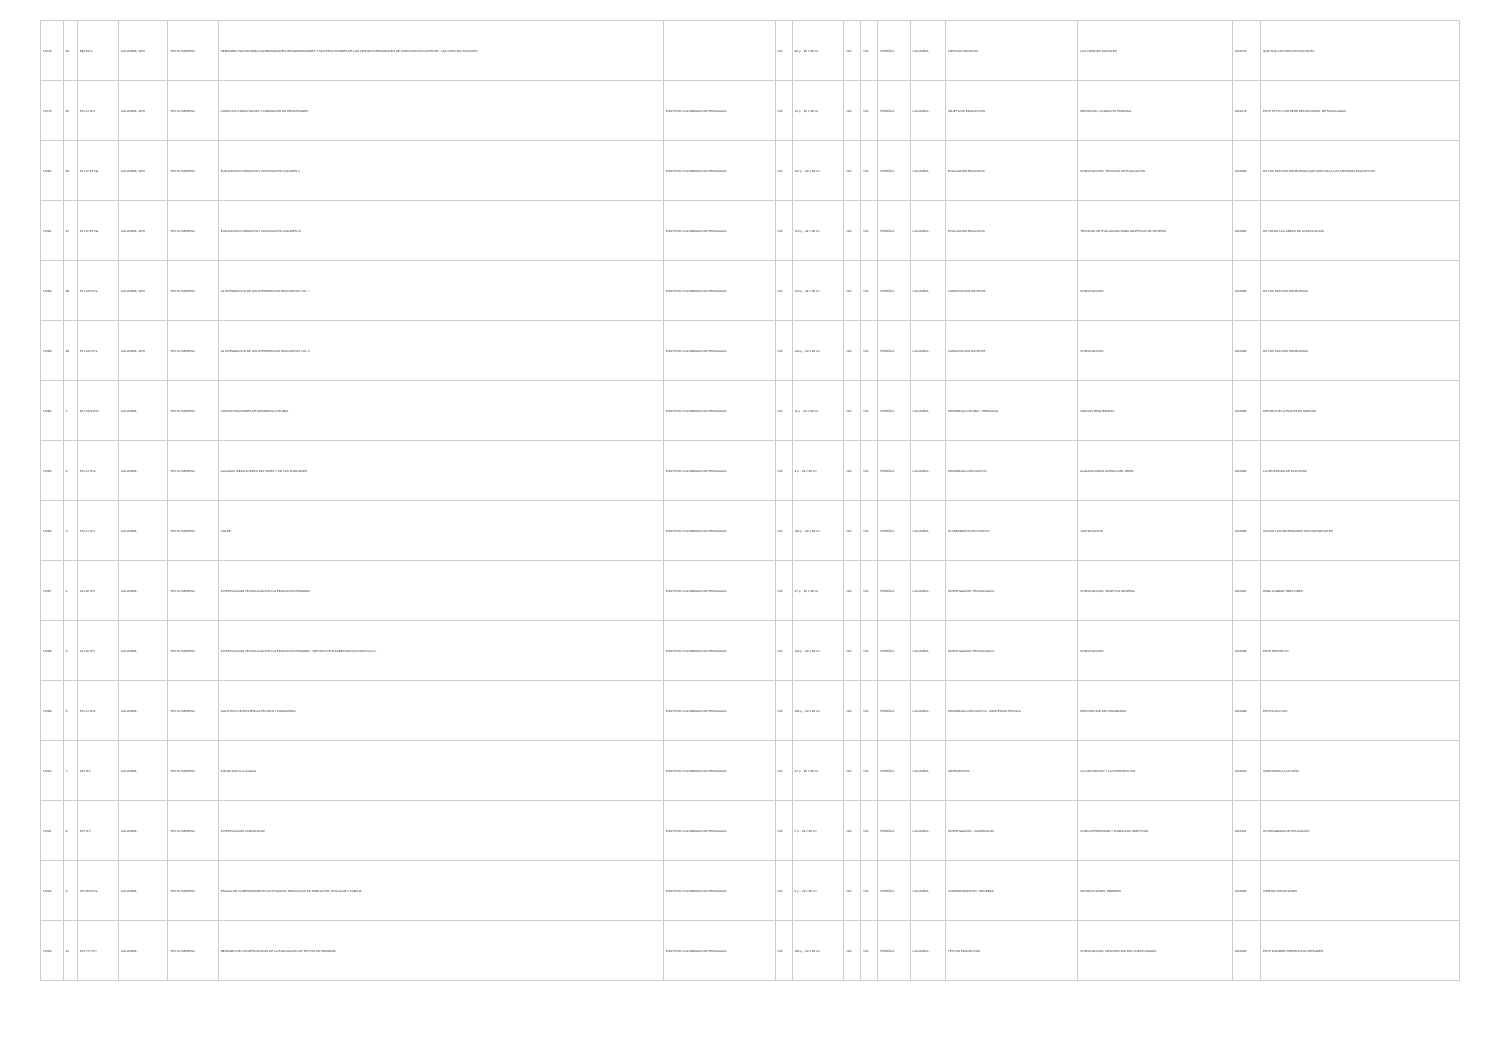| 15578 | 24 | 399 E17s | COLOMBIA, 1976 | TEXTO IMPRESO | SEMINARIO TALLER PARA COORDINADORES, PROGRAMADORES Y MULTIPLICADORES DE LOS CENTROS REGIONALES DE CAPACITACIÓN DOCENTE - LAS CIENCIAS SOCIALES | | N/A | 39 p. ; 22 x 28 cm | N/A | N/A | ESPAÑOL | COLOMBIA | CIENCIAS SOCIALES | LAS CIENCIAS SOCIALES | 0001578 | QUÉ SON LAS CIENCIAS SOCIALES |
| 15579 | 25 | 370.11 I57c | COLOMBIA, 1976 | TEXTO IMPRESO | CURSO DE CAPACITACIÓN Y FORMACIÓN DE PROFESORES | INSTITUTO COLOMBIANO DE PEDAGOGÍA | N/A | 12 p. ; 22 x 28 cm | N/A | N/A | ESPAÑOL | COLOMBIA | OBJETIVOS EDUCATIVOS | DEFINICIÓN, CONDUCTA TERMINAL | 0001579 | ESTE TEXTO CONTIENE DEFINICIONES, METODOLOGÍAS |
| 15580 | 26 | 371.27 E174s | COLOMBIA, 1976 | TEXTO IMPRESO | EVALUACIÓN FORMATIVA Y ACUMULATIVA VOLUMEN II | INSTITUTO COLOMBIANO DE PEDAGOGÍA | N/A | 107 p. ; 22 x 28 cm | N/A | N/A | ESPAÑOL | COLOMBIA | EVALUACIÓN EDUCATIVA | INTRODUCCIÓN, TÉCNICAS DE EVALUACIÓN | 0001580 | DE LOS MUCHOS PROBLEMAS QUE AFECTAN A LOS SISTEMAS EDUCATIVOS |
| 15581 | 27 | 371.27 E174s | COLOMBIA, 1976 | TEXTO IMPRESO | EVALUACIÓN FORMATIVA Y ACUMULATIVA VOLUMEN III | INSTITUTO COLOMBIANO DE PEDAGOGÍA | N/A | 113 p. ; 22 x 28 cm | N/A | N/A | ESPAÑOL | COLOMBIA | EVALUACIÓN EDUCATIVA | TÉCNICAS DE EVALUACIÓN PARA OBJETIVOS DE SÍNTESIS | 0001581 | DE TODAS LAS ÁREAS DE LA EDUCACIÓN |
| 15582 | 28 | 371.122 I57e | COLOMBIA, 1976 | TEXTO IMPRESO | LA INTEGRACIÓN DE LAS EXPERIENCIAS EDUCATIVAS VOL. I | INSTITUTO COLOMBIANO DE PEDAGOGÍA | N/A | 119 p. ; 22 x 28 cm | N/A | N/A | ESPAÑOL | COLOMBIA | CAPACITACIÓN DOCENTE | INTRODUCCIÓN | 0001582 | DE LOS MUCHOS PROBLEMAS |
| 15583 | 29 | 371.122 I57e | COLOMBIA, 1976 | TEXTO IMPRESO | LA INTEGRACIÓN DE LAS EXPERIENCIAS EDUCATIVAS VOL. II | INSTITUTO COLOMBIANO DE PEDAGOGÍA | N/A | 140 p. ; 22 x 28 cm | N/A | N/A | ESPAÑOL | COLOMBIA | CAPACITACIÓN DOCENTE | INTRODUCCIÓN | 0001583 | DE LOS MUCHOS PROBLEMAS |
| 15584 | 1 | 307.1412 I57c | COLOMBIA | TEXTO IMPRESO | CONCENTRACIONES DE DESARROLLO RURAL | INSTITUTO COLOMBIANO DE PEDAGOGÍA | N/A | 11 p. ; 22 x 33 cm | N/A | N/A | ESPAÑOL | COLOMBIA | DESARROLLO RURAL - PERSONAL | CARGOS REQUERIDOS | 0001584 | DENTRO DE LA PLANTA EN MARCHA |
| 15585 | 2 | 370.11 I57a | COLOMBIA | TEXTO IMPRESO | ALGUNAS IDEAS ACERCA DEL PAPEL Y DE LAS FUNCIONES | INSTITUTO COLOMBIANO DE PEDAGOGÍA | N/A | 3 p. ; 22 x 28 cm | N/A | N/A | ESPAÑOL | COLOMBIA | DESARROLLO EDUCATIVO | ALGUNAS IDEAS ACERCA DEL PAPEL | 0001585 | LA NECESIDAD DE PLANTEAR |
| 15586 | 3 | 370.11 I57l | COLOMBIA | TEXTO IMPRESO | COLPE | INSTITUTO COLOMBIANO DE PEDAGOGÍA | N/A | 164 p. ; 22 x 28 cm | N/A | N/A | ESPAÑOL | COLOMBIA | PLANEAMIENTO EDUCATIVO | JUSTIFICACIÓN | 0001586 | UNA DE LAS NECESIDADES MÁS IMPORTANTES |
| 15587 | 4 | 001.42 I57i | COLOMBIA | TEXTO IMPRESO | INVESTIGACIÓN TECNOLÓGICA EN LA EDUCACIÓN PRIMARIA | INSTITUTO COLOMBIANO DE PEDAGOGÍA | N/A | 27 p. ; 22 x 28 cm | N/A | N/A | ESPAÑOL | COLOMBIA | INVESTIGACIÓN TECNOLÓGICA | INTRODUCCIÓN, OBJETIVO GENERAL | 0001587 | PARA LOGRAR TRES FINES |
| 15588 | 5 | 001.42 I57i | COLOMBIA | TEXTO IMPRESO | INVESTIGACIÓN TECNOLÓGICA EN LA EDUCACIÓN PRIMARIA - MÉTODO DE ALFABETIZACIÓN FASCÍCULO I | INSTITUTO COLOMBIANO DE PEDAGOGÍA | N/A | 104 p. ; 22 x 28 cm | N/A | N/A | ESPAÑOL | COLOMBIA | INVESTIGACIÓN TECNOLÓGICA | INTRODUCCIÓN | 0001588 | ESTE PROYECTO |
| 15589 | 6 | 370.11 I57s | COLOMBIA | TEXTO IMPRESO | SOLICITUD DE ASISTENCIA TÉCNICA Y FINANCIERA | INSTITUTO COLOMBIANO DE PEDAGOGÍA | N/A | 164 p. ; 22 x 28 cm | N/A | N/A | ESPAÑOL | COLOMBIA | DESARROLLO EDUCATIVO - ASISTENCIA TÉCNICA | DESCRIPCIÓN DEL PROGRAMA | 0001589 | ESTA SOLICITUD |
| 15590 | 7 | 160 I57i | COLOMBIA | TEXTO IMPRESO | INICIACIÓN A LA LÓGICA | INSTITUTO COLOMBIANO DE PEDAGOGÍA | N/A | 27 p. ; 22 x 33 cm | N/A | N/A | ESPAÑOL | COLOMBIA | MATEMÁTICAS | LA CONJUNCIÓN Y LA INTERSECCIÓN | 0001590 | ORIENTANDO A UN NIÑO |
| 15591 | 8 | 375 I57i | COLOMBIA | TEXTO IMPRESO | INVESTIGACIÓN CURRICULAR | INSTITUTO COLOMBIANO DE PEDAGOGÍA | N/A | 5 p. ; 22 x 28 cm | N/A | N/A | ESPAÑOL | COLOMBIA | INVESTIGACIÓN - CURRÍCULOS | CÓMO DETERMINAR Y FORMULAR OBJETIVOS | 0001591 | UN PROGRAMA DE EDUCACIÓN |
| 15592 | 9 | 155.553 I57e | COLOMBIA | TEXTO IMPRESO | ESCALA DE COMPORTAMIENTO ACTITUDINAL EDUCACIÓN EN POBLACIÓN, ECOLOGÍA Y FAMILIA | INSTITUTO COLOMBIANO DE PEDAGOGÍA | N/A | 6 p. ; 22 x 28 cm | N/A | N/A | ESPAÑOL | COLOMBIA | COMPORTAMIENTO - PRUEBAS | INSTRUCCIONES, PRUEBAS | 0001592 | CIERTAS SITUACIONES |
| 15593 | 10 | 370.777 I57r | COLOMBIA | TEXTO IMPRESO | RESUMEN DE LOS RESULTADOS DE LA EVALUACIÓN DE TEXTOS DE PRIMARIA | INSTITUTO COLOMBIANO DE PEDAGOGÍA | N/A | 180 p. ; 22 x 33 cm | N/A | N/A | ESPAÑOL | COLOMBIA | TEXTOS EDUCATIVOS | INTRODUCCIÓN, DESCRIPCIÓN DEL CUESTIONARIO | 0001593 | ESTE INFORME PRESENTA UN RESUMEN |